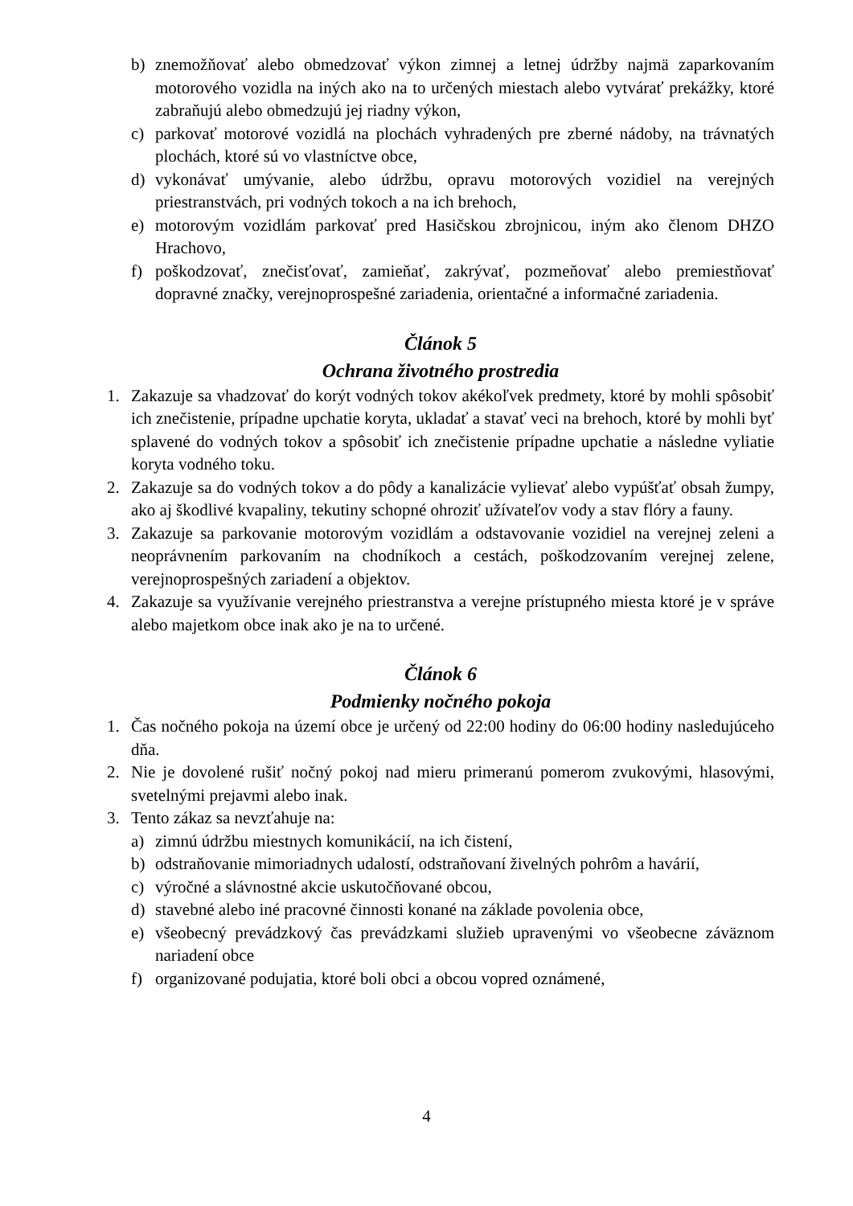b) znemožňovať alebo obmedzovať výkon zimnej a letnej údržby najmä zaparkovaním motorového vozidla na iných ako na to určených miestach alebo vytvárať prekážky, ktoré zabraňujú alebo obmedzujú jej riadny výkon,
c) parkovať motorové vozidlá na plochách vyhradených pre zberné nádoby, na trávnatých plochách, ktoré sú vo vlastníctve obce,
d) vykonávať umývanie, alebo údržbu, opravu motorových vozidiel na verejných priestranstvách, pri vodných tokoch a na ich brehoch,
e) motorovým vozidlám parkovať pred Hasičskou zbrojnicou, iným ako členom DHZO Hrachovo,
f) poškodzovať, znečisťovať, zamieňať, zakrývať, pozmeňovať alebo premiestňovať dopravné značky, verejnoprospešné zariadenia, orientačné a informačné zariadenia.
Článok 5
Ochrana životného prostredia
1. Zakazuje sa vhadzovať do korýt vodných tokov akékoľvek predmety, ktoré by mohli spôsobiť ich znečistenie, prípadne upchatie koryta, ukladať a stavať veci na brehoch, ktoré by mohli byť splavené do vodných tokov a spôsobiť ich znečistenie prípadne upchatie a následne vyliatie koryta vodného toku.
2. Zakazuje sa do vodných tokov a do pôdy a kanalizácie vylievať alebo vypúšťať obsah žumpy, ako aj škodlivé kvapaliny, tekutiny schopné ohroziť užívateľov vody a stav flóry a fauny.
3. Zakazuje sa parkovanie motorovým vozidlám a odstavovanie vozidiel na verejnej zeleni a neoprávnením parkovaním na chodníkoch a cestách, poškodzovaním verejnej zelene, verejnoprospešných zariadení a objektov.
4. Zakazuje sa využívanie verejného priestranstva a verejne prístupného miesta ktoré je v správe alebo majetkom obce inak ako je na to určené.
Článok 6
Podmienky nočného pokoja
1. Čas nočného pokoja na území obce je určený od 22:00 hodiny do 06:00 hodiny nasledujúceho dňa.
2. Nie je dovolené rušiť nočný pokoj nad mieru primeranú pomerom zvukovými, hlasovými, svetelnými prejavmi alebo inak.
3. Tento zákaz sa nevzťahuje na:
a) zimnú údržbu miestnych komunikácií, na ich čistení,
b) odstraňovanie mimoriadnych udalostí, odstraňovaní živelných pohrôm a havárií,
c) výročné a slávnostné akcie uskutočňované obcou,
d) stavebné alebo iné pracovné činnosti konané na základe povolenia obce,
e) všeobecný prevádzkový čas prevádzkami služieb upravenými vo všeobecne záväznom nariadení obce
f) organizované podujatia, ktoré boli obci a obcou vopred oznámené,
4